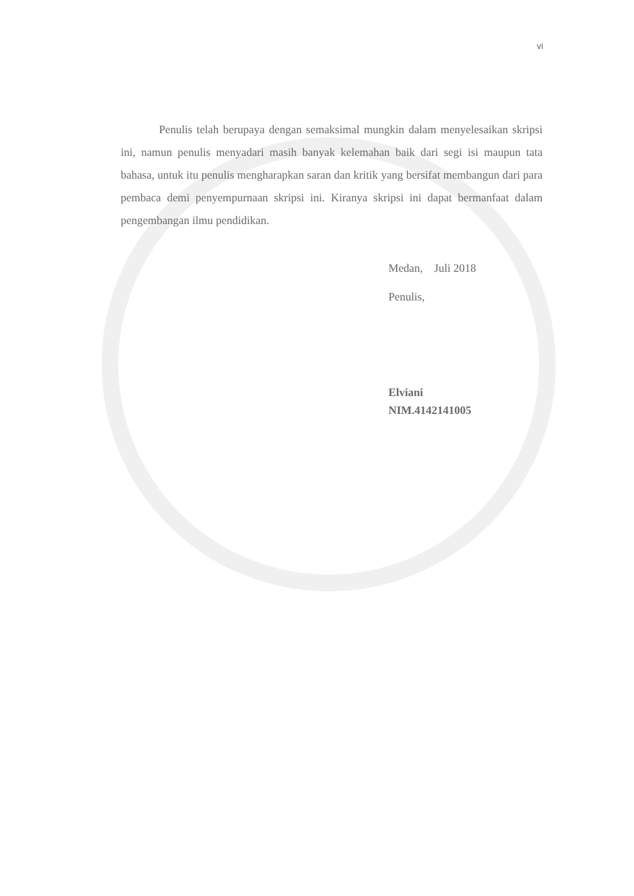vi
Penulis telah berupaya dengan semaksimal mungkin dalam menyelesaikan skripsi ini, namun penulis menyadari masih banyak kelemahan baik dari segi isi maupun tata bahasa, untuk itu penulis mengharapkan saran dan kritik yang bersifat membangun dari para pembaca demi penyempurnaan skripsi ini. Kiranya skripsi ini dapat bermanfaat dalam pengembangan ilmu pendidikan.
Medan, Juli 2018
Penulis,
Elviani
NIM.4142141005